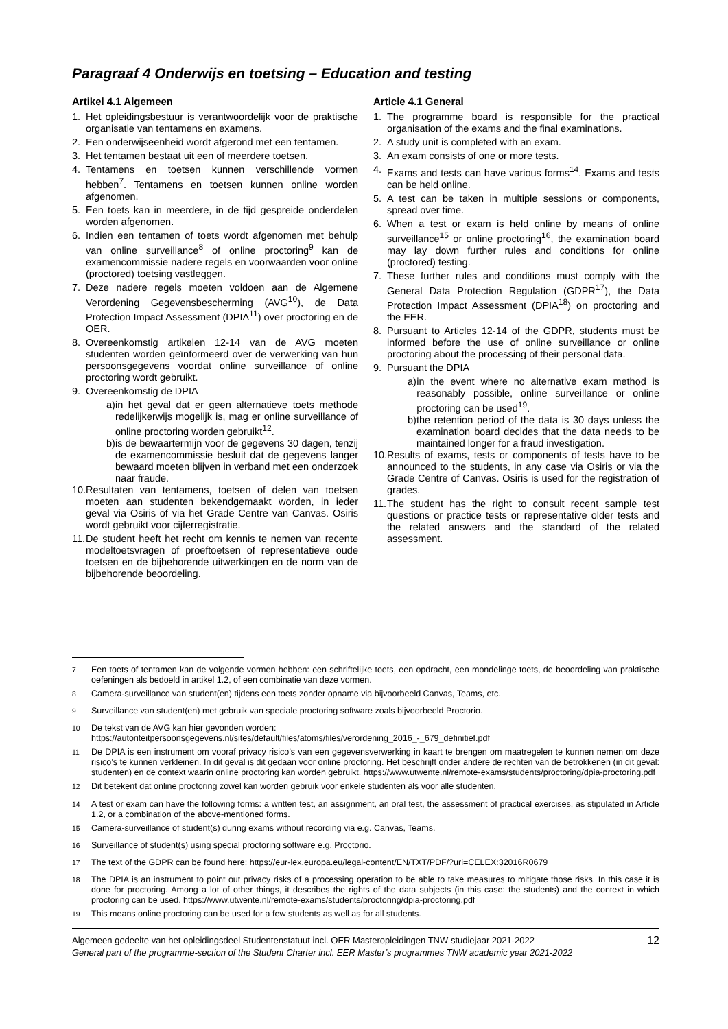Paragraaf 4 Onderwijs en toetsing – Education and testing
Artikel 4.1 Algemeen
1. Het opleidingsbestuur is verantwoordelijk voor de praktische organisatie van tentamens en examens.
2. Een onderwijseenheid wordt afgerond met een tentamen.
3. Het tentamen bestaat uit een of meerdere toetsen.
4. Tentamens en toetsen kunnen verschillende vormen hebben<sup>7</sup>. Tentamens en toetsen kunnen online worden afgenomen.
5. Een toets kan in meerdere, in de tijd gespreide onderdelen worden afgenomen.
6. Indien een tentamen of toets wordt afgenomen met behulp van online surveillance<sup>8</sup> of online proctoring<sup>9</sup> kan de examencommissie nadere regels en voorwaarden voor online (proctored) toetsing vastleggen.
7. Deze nadere regels moeten voldoen aan de Algemene Verordening Gegevensbescherming (AVG<sup>10</sup>), de Data Protection Impact Assessment (DPIA<sup>11</sup>) over proctoring en de OER.
8. Overeenkomstig artikelen 12-14 van de AVG moeten studenten worden geïnformeerd over de verwerking van hun persoonsgegevens voordat online surveillance of online proctoring wordt gebruikt.
9. Overeenkomstig de DPIA
a) in het geval dat er geen alternatieve toets methode redelijkerwijs mogelijk is, mag er online surveillance of online proctoring worden gebruikt<sup>12</sup>.
b) is de bewaartermijn voor de gegevens 30 dagen, tenzij de examencommissie besluit dat de gegevens langer bewaard moeten blijven in verband met een onderzoek naar fraude.
10. Resultaten van tentamens, toetsen of delen van toetsen moeten aan studenten bekendgemaakt worden, in ieder geval via Osiris of via het Grade Centre van Canvas. Osiris wordt gebruikt voor cijferregistratie.
11. De student heeft het recht om kennis te nemen van recente modeltoetsvragen of proeftoetsen of representatieve oude toetsen en de bijbehorende uitwerkingen en de norm van de bijbehorende beoordeling.
Article 4.1 General
1. The programme board is responsible for the practical organisation of the exams and the final examinations.
2. A study unit is completed with an exam.
3. An exam consists of one or more tests.
4. Exams and tests can have various forms<sup>14</sup>. Exams and tests can be held online.
5. A test can be taken in multiple sessions or components, spread over time.
6. When a test or exam is held online by means of online surveillance<sup>15</sup> or online proctoring<sup>16</sup>, the examination board may lay down further rules and conditions for online (proctored) testing.
7. These further rules and conditions must comply with the General Data Protection Regulation (GDPR<sup>17</sup>), the Data Protection Impact Assessment (DPIA<sup>18</sup>) on proctoring and the EER.
8. Pursuant to Articles 12-14 of the GDPR, students must be informed before the use of online surveillance or online proctoring about the processing of their personal data.
9. Pursuant the DPIA
a) in the event where no alternative exam method is reasonably possible, online surveillance or online proctoring can be used<sup>19</sup>.
b) the retention period of the data is 30 days unless the examination board decides that the data needs to be maintained longer for a fraud investigation.
10. Results of exams, tests or components of tests have to be announced to the students, in any case via Osiris or via the Grade Centre of Canvas. Osiris is used for the registration of grades.
11. The student has the right to consult recent sample test questions or practice tests or representative older tests and the related answers and the standard of the related assessment.
<sup>7</sup> Een toets of tentamen kan de volgende vormen hebben: een schriftelijke toets, een opdracht, een mondelinge toets, de beoordeling van praktische oefeningen als bedoeld in artikel 1.2, of een combinatie van deze vormen.
<sup>8</sup> Camera-surveillance van student(en) tijdens een toets zonder opname via bijvoorbeeld Canvas, Teams, etc.
<sup>9</sup> Surveillance van student(en) met gebruik van speciale proctoring software zoals bijvoorbeeld Proctorio.
<sup>10</sup> De tekst van de AVG kan hier gevonden worden:
https://autoriteitpersoonsgegevens.nl/sites/default/files/atoms/files/verordening_2016_-_679_definitief.pdf
<sup>11</sup> De DPIA is een instrument om vooraf privacy risico’s van een gegevensverwerking in kaart te brengen om maatregelen te kunnen nemen om deze risico’s te kunnen verkleinen. In dit geval is dit gedaan voor online proctoring. Het beschrijft onder andere de rechten van de betrokkenen (in dit geval: studenten) en de context waarin online proctoring kan worden gebruikt. https://www.utwente.nl/remote-exams/students/proctoring/dpia-proctoring.pdf
<sup>12</sup> Dit betekent dat online proctoring zowel kan worden gebruik voor enkele studenten als voor alle studenten.
<sup>14</sup> A test or exam can have the following forms: a written test, an assignment, an oral test, the assessment of practical exercises, as stipulated in Article 1.2, or a combination of the above-mentioned forms.
<sup>15</sup> Camera-surveillance of student(s) during exams without recording via e.g. Canvas, Teams.
<sup>16</sup> Surveillance of student(s) using special proctoring software e.g. Proctorio.
<sup>17</sup> The text of the GDPR can be found here: https://eur-lex.europa.eu/legal-content/EN/TXT/PDF/?uri=CELEX:32016R0679
<sup>18</sup> The DPIA is an instrument to point out privacy risks of a processing operation to be able to take measures to mitigate those risks. In this case it is done for proctoring. Among a lot of other things, it describes the rights of the data subjects (in this case: the students) and the context in which proctoring can be used. https://www.utwente.nl/remote-exams/students/proctoring/dpia-proctoring.pdf
<sup>19</sup> This means online proctoring can be used for a few students as well as for all students.
Algemeen gedeelte van het opleidingsdeel Studentenstatuut incl. OER Masteropleidingen TNW studiejaar 2021-2022
General part of the programme-section of the Student Charter incl. EER Master’s programmes TNW academic year 2021-2022
12